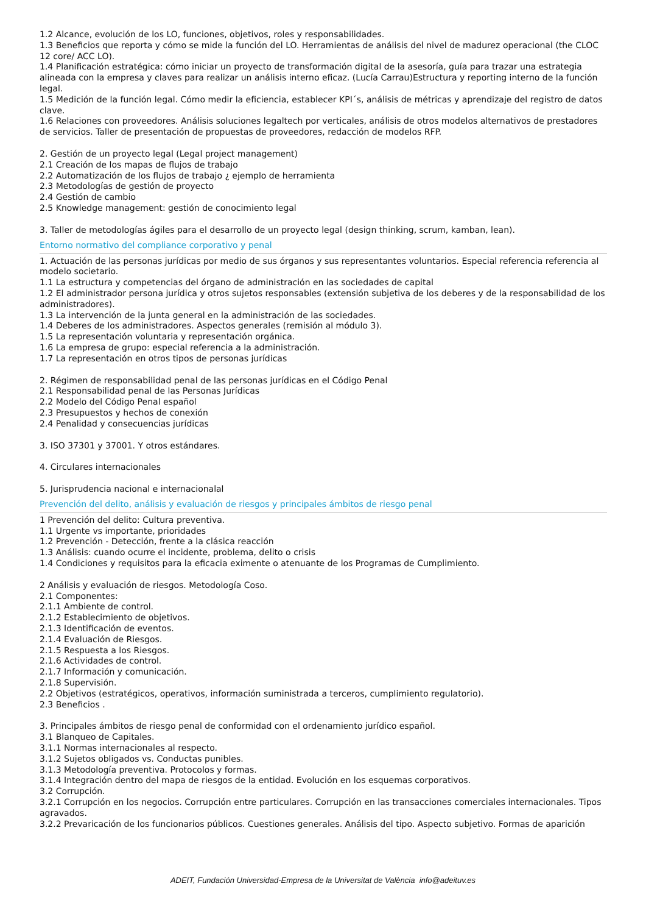1.2 Alcance, evolución de los LO, funciones, objetivos, roles y responsabilidades.
1.3 Beneficios que reporta y cómo se mide la función del LO. Herramientas de análisis del nivel de madurez operacional (the CLOC 12 core/ ACC LO).
1.4 Planificación estratégica: cómo iniciar un proyecto de transformación digital de la asesoría, guía para trazar una estrategia alineada con la empresa y claves para realizar un análisis interno eficaz. (Lucía Carrau)Estructura y reporting interno de la función legal.
1.5 Medición de la función legal. Cómo medir la eficiencia, establecer KPI´s, análisis de métricas y aprendizaje del registro de datos clave.
1.6 Relaciones con proveedores. Análisis soluciones legaltech por verticales, análisis de otros modelos alternativos de prestadores de servicios. Taller de presentación de propuestas de proveedores, redacción de modelos RFP.
2. Gestión de un proyecto legal (Legal project management)
2.1 Creación de los mapas de flujos de trabajo
2.2 Automatización de los flujos de trabajo ¿ ejemplo de herramienta
2.3 Metodologías de gestión de proyecto
2.4 Gestión de cambio
2.5 Knowledge management: gestión de conocimiento legal
3. Taller de metodologías ágiles para el desarrollo de un proyecto legal (design thinking, scrum, kamban, lean).
Entorno normativo del compliance corporativo y penal
1. Actuación de las personas jurídicas por medio de sus órganos y sus representantes voluntarios. Especial referencia referencia al modelo societario.
1.1 La estructura y competencias del órgano de administración en las sociedades de capital
1.2 El administrador persona jurídica y otros sujetos responsables (extensión subjetiva de los deberes y de la responsabilidad de los administradores).
1.3 La intervención de la junta general en la administración de las sociedades.
1.4 Deberes de los administradores. Aspectos generales (remisión al módulo 3).
1.5 La representación voluntaria y representación orgánica.
1.6 La empresa de grupo: especial referencia a la administración.
1.7 La representación en otros tipos de personas jurídicas
2. Régimen de responsabilidad penal de las personas jurídicas en el Código Penal
2.1 Responsabilidad penal de las Personas Jurídicas
2.2 Modelo del Código Penal español
2.3 Presupuestos y hechos de conexión
2.4 Penalidad y consecuencias jurídicas
3. ISO 37301 y 37001. Y otros estándares.
4. Circulares internacionales
5. Jurisprudencia nacional e internacionalal
Prevención del delito, análisis y evaluación de riesgos y principales ámbitos de riesgo penal
1 Prevención del delito: Cultura preventiva.
1.1 Urgente vs importante, prioridades
1.2 Prevención - Detección, frente a la clásica reacción
1.3 Análisis: cuando ocurre el incidente, problema, delito o crisis
1.4 Condiciones y requisitos para la eficacia eximente o atenuante de los Programas de Cumplimiento.
2 Análisis y evaluación de riesgos. Metodología Coso.
2.1 Componentes:
2.1.1 Ambiente de control.
2.1.2 Establecimiento de objetivos.
2.1.3 Identificación de eventos.
2.1.4 Evaluación de Riesgos.
2.1.5 Respuesta a los Riesgos.
2.1.6 Actividades de control.
2.1.7 Información y comunicación.
2.1.8 Supervisión.
2.2 Objetivos (estratégicos, operativos, información suministrada a terceros, cumplimiento regulatorio).
2.3 Beneficios .
3. Principales ámbitos de riesgo penal de conformidad con el ordenamiento jurídico español.
3.1 Blanqueo de Capitales.
3.1.1 Normas internacionales al respecto.
3.1.2 Sujetos obligados vs. Conductas punibles.
3.1.3 Metodología preventiva. Protocolos y formas.
3.1.4 Integración dentro del mapa de riesgos de la entidad. Evolución en los esquemas corporativos.
3.2 Corrupción.
3.2.1 Corrupción en los negocios. Corrupción entre particulares. Corrupción en las transacciones comerciales internacionales. Tipos agravados.
3.2.2 Prevaricación de los funcionarios públicos. Cuestiones generales. Análisis del tipo. Aspecto subjetivo. Formas de aparición
ADEIT, Fundación Universidad-Empresa de la Universitat de València info@adeituv.es